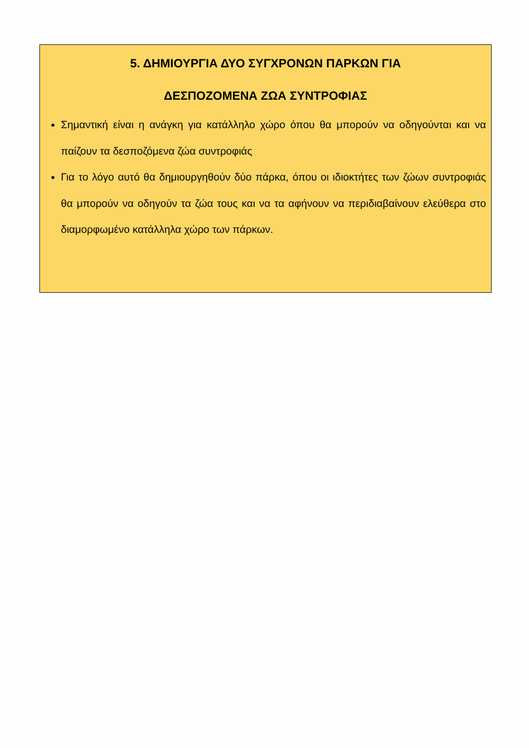5. ΔΗΜΙΟΥΡΓΙΑ ΔΥΟ ΣΥΓΧΡΟΝΩΝ ΠΑΡΚΩΝ ΓΙΑ
ΔΕΣΠΟΖΟΜΕΝΑ ΖΩΑ ΣΥΝΤΡΟΦΙΑΣ
Σημαντική είναι η ανάγκη για κατάλληλο χώρο όπου θα μπορούν να οδηγούνται και να παίζουν τα δεσποζόμενα ζώα συντροφιάς
Για το λόγο αυτό θα δημιουργηθούν δύο πάρκα, όπου οι ιδιοκτήτες των ζώων συντροφιάς θα μπορούν να οδηγούν τα ζώα τους και να τα αφήνουν να περιδιαβαίνουν ελεύθερα στο διαμορφωμένο κατάλληλα χώρο των πάρκων.